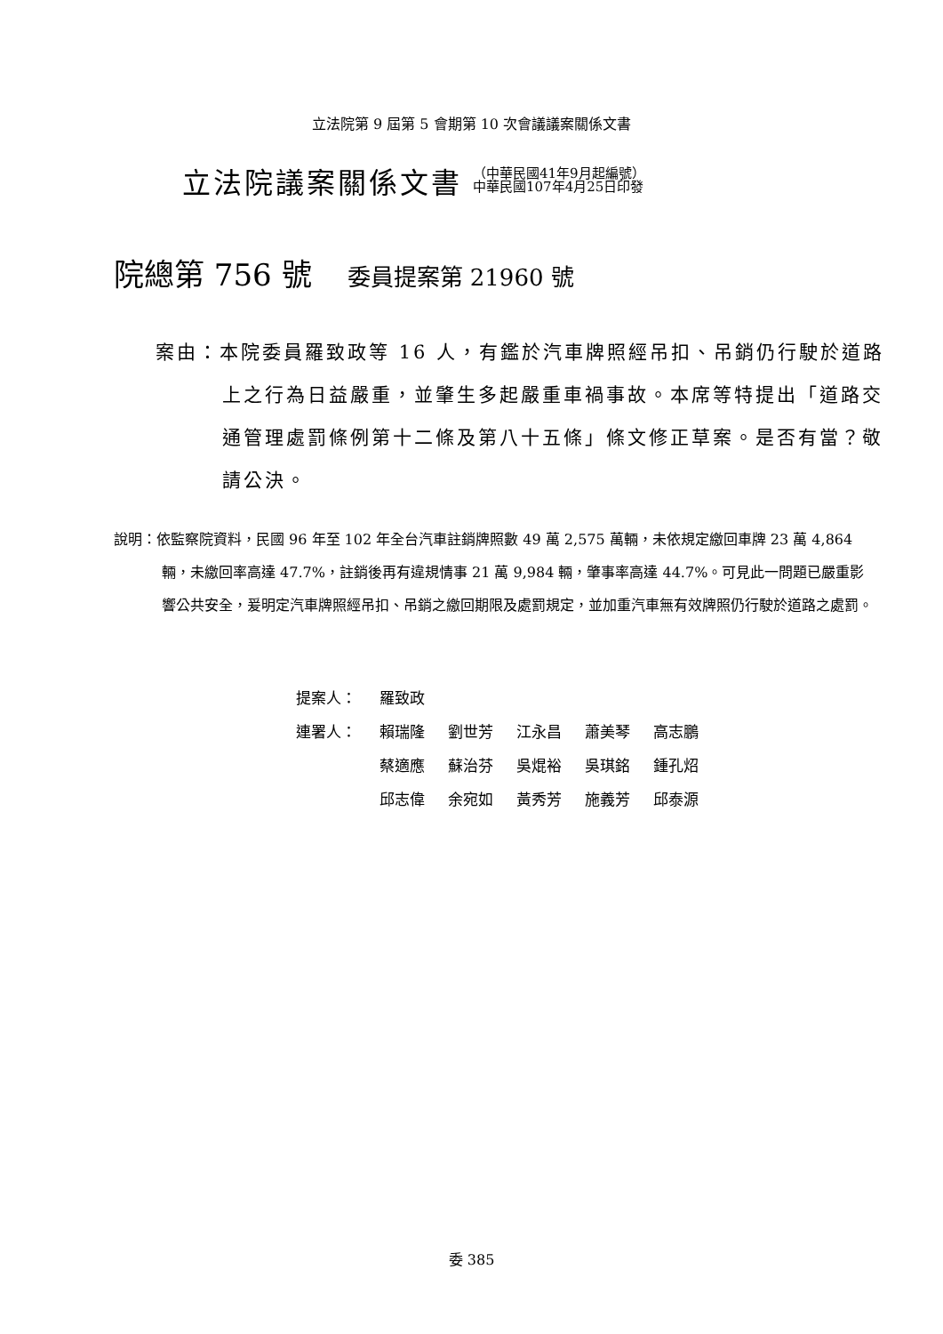立法院第 9 屆第 5 會期第 10 次會議議案關係文書
立法院議案關係文書
（中華民國41年9月起編號）
中華民國107年4月25日印發
院總第 756 號 委員提案第 21960 號
案由：本院委員羅致政等 16 人，有鑑於汽車牌照經吊扣、吊銷仍行駛於道路上之行為日益嚴重，並肇生多起嚴重車禍事故。本席等特提出「道路交通管理處罰條例第十二條及第八十五條」條文修正草案。是否有當？敬請公決。
說明：依監察院資料，民國 96 年至 102 年全台汽車註銷牌照數 49 萬 2,575 萬輛，未依規定繳回車牌 23 萬 4,864 輛，未繳回率高達 47.7%，註銷後再有違規情事 21 萬 9,984 輛，肇事率高達 44.7%。可見此一問題已嚴重影響公共安全，爰明定汽車牌照經吊扣、吊銷之繳回期限及處罰規定，並加重汽車無有效牌照仍行駛於道路之處罰。
| 提案人： | 羅致政 | | | | |
| 連署人： | 賴瑞隆 | 劉世芳 | 江永昌 | 蕭美琴 | 高志鵬 |
| | 蔡適應 | 蘇治芬 | 吳焜裕 | 吳琪銘 | 鍾孔炤 |
| | 邱志偉 | 余宛如 | 黃秀芳 | 施義芳 | 邱泰源 |
委 385